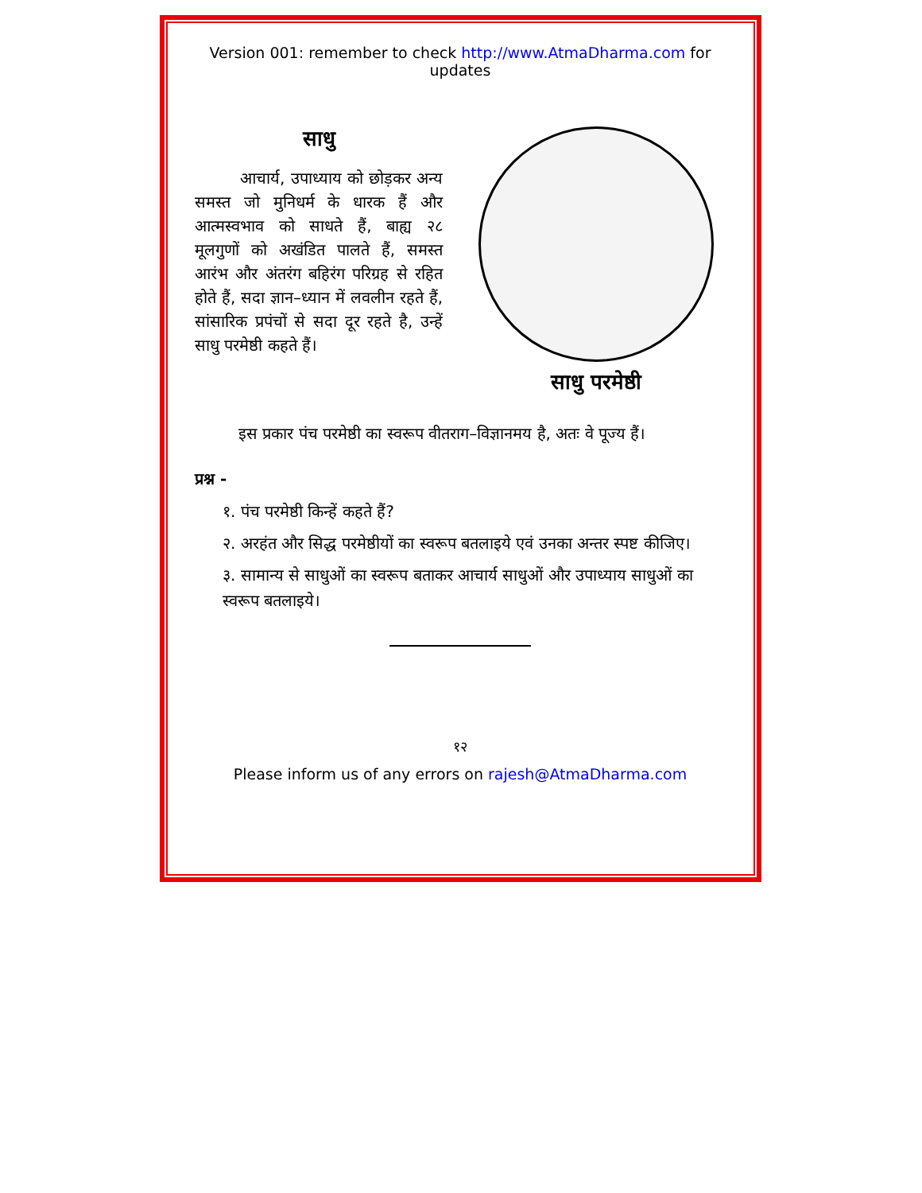Version 001: remember to check http://www.AtmaDharma.com for updates
साधु
आचार्य, उपाध्याय को छोड़कर अन्य समस्त जो मुनिधर्म के धारक हैं और आत्मस्वभाव को साधते हैं, बाह्य २८ मूलगुणों को अखंडित पालते हैं, समस्त आरंभ और अंतरंग बहिरंग परिग्रह से रहित होते हैं, सदा ज्ञान–ध्यान में लवलीन रहते हैं, सांसारिक प्रपंचों से सदा दूर रहते है, उन्हें साधु परमेष्ठी कहते हैं।
साधु परमेष्ठी
इस प्रकार पंच परमेष्ठी का स्वरूप वीतराग–विज्ञानमय है, अतः वे पूज्य हैं।
प्रश्न -
१. पंच परमेष्ठी किन्हें कहते हैं?
२. अरहंत और सिद्ध परमेष्ठीयों का स्वरूप बतलाइये एवं उनका अन्तर स्पष्ट कीजिए।
३. सामान्य से साधुओं का स्वरूप बताकर आचार्य साधुओं और उपाध्याय साधुओं का स्वरूप बतलाइये।
१२
Please inform us of any errors on rajesh@AtmaDharma.com